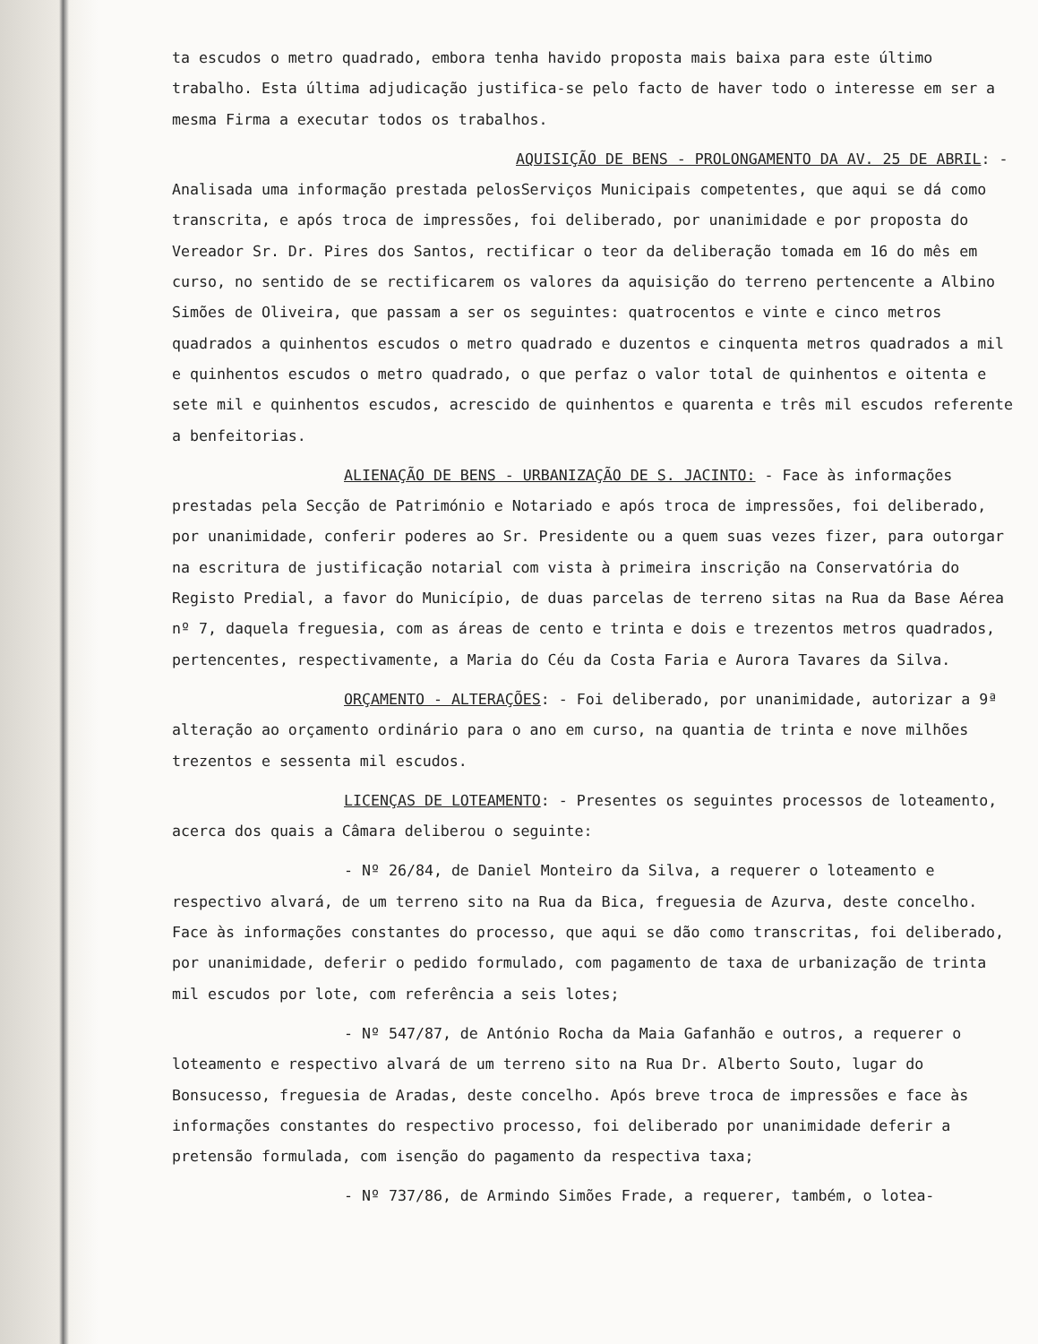ta escudos o metro quadrado, embora tenha havido proposta mais baixa para este último trabalho. Esta última adjudicação justifica-se pelo facto de haver todo o interesse em ser a mesma Firma a executar todos os trabalhos.
AQUISIÇÃO DE BENS - PROLONGAMENTO DA AV. 25 DE ABRIL: -Analisada uma informação prestada pelosServiços Municipais competentes, que aqui se dá como transcrita, e após troca de impressões, foi deliberado, por unanimidade e por proposta do Vereador Sr. Dr. Pires dos Santos, rectificar o teor da deliberação tomada em 16 do mês em curso, no sentido de se rectificarem os valores da aquisição do terreno pertencente a Albino Simões de Oliveira, que passam a ser os seguintes: quatrocentos e vinte e cinco metros quadrados a quinhentos escudos o metro quadrado e duzentos e cinquenta metros quadrados a mil e quinhentos escudos o metro quadrado, o que perfaz o valor total de quinhentos e oitenta e sete mil e quinhentos escudos, acrescido de quinhentos e quarenta e três mil escudos referente a benfeitorias.
ALIENAÇÃO DE BENS - URBANIZAÇÃO DE S. JACINTO: - Face às informações prestadas pela Secção de Património e Notariado e após troca de impressões, foi deliberado, por unanimidade, conferir poderes ao Sr. Presidente ou a quem suas vezes fizer, para outorgar na escritura de justificação notarial com vista à primeira inscrição na Conservatória do Registo Predial, a favor do Município, de duas parcelas de terreno sitas na Rua da Base Aérea nº 7, daquela freguesia, com as áreas de cento e trinta e dois e trezentos metros quadrados, pertencentes, respectivamente, a Maria do Céu da Costa Faria e Aurora Tavares da Silva.
ORÇAMENTO - ALTERAÇÕES: - Foi deliberado, por unanimidade, autorizar a 9ª alteração ao orçamento ordinário para o ano em curso, na quantia de trinta e nove milhões trezentos e sessenta mil escudos.
LICENÇAS DE LOTEAMENTO: - Presentes os seguintes processos de loteamento, acerca dos quais a Câmara deliberou o seguinte:
- Nº 26/84, de Daniel Monteiro da Silva, a requerer o loteamento e respectivo alvará, de um terreno sito na Rua da Bica, freguesia de Azurva, deste concelho. Face às informações constantes do processo, que aqui se dão como transcritas, foi deliberado, por unanimidade, deferir o pedido formulado, com pagamento de taxa de urbanização de trinta mil escudos por lote, com referência a seis lotes;
- Nº 547/87, de António Rocha da Maia Gafanhão e outros, a requerer o loteamento e respectivo alvará de um terreno sito na Rua Dr. Alberto Souto, lugar do Bonsucesso, freguesia de Aradas, deste concelho. Após breve troca de impressões e face às informações constantes do respectivo processo, foi deliberado por unanimidade deferir a pretensão formulada, com isenção do pagamento da respectiva taxa;
- Nº 737/86, de Armindo Simões Frade, a requerer, também, o lotea-